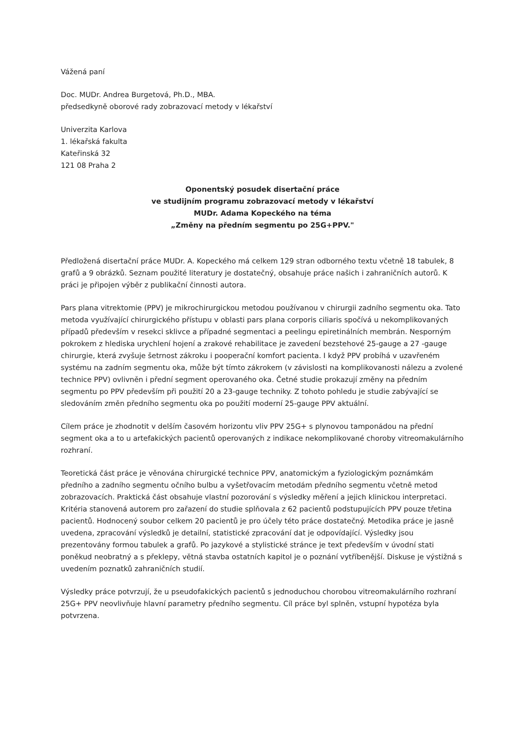Vážená paní
Doc. MUDr. Andrea Burgetová, Ph.D., MBA.
předsedkyně oborové rady zobrazovací metody v lékařství
Univerzita Karlova
1. lékařská fakulta
Kateřinská 32
121 08 Praha 2
Oponentský posudek disertační práce
ve studijním programu zobrazovací metody v lékařství
MUDr. Adama Kopeckého na téma
„Změny na předním segmentu po 25G+PPV."
Předložená disertační práce MUDr. A. Kopeckého má celkem 129 stran odborného textu včetně 18 tabulek, 8 grafů a 9 obrázků. Seznam použité literatury je dostatečný, obsahuje práce našich i zahraničních autorů. K práci je připojen výběr z publikační činnosti autora.
Pars plana vitrektomie (PPV) je mikrochirurgickou metodou používanou v chirurgii zadního segmentu oka. Tato metoda využívající chirurgického přístupu v oblasti pars plana corporis ciliaris spočívá u nekomplikovaných případů především v resekci sklivce a případné segmentaci a peelingu epiretinálních membrán. Nesporným pokrokem z hlediska urychlení hojení a zrakové rehabilitace je zavedení bezstehové 25-gauge a 27 -gauge chirurgie, která zvyšuje šetrnost zákroku i pooperační komfort pacienta. I když PPV probíhá v uzavřeném systému na zadním segmentu oka, může být tímto zákrokem (v závislosti na komplikovanosti nálezu a zvolené technice PPV) ovlivněn i přední segment operovaného oka. Četné studie prokazují změny na předním segmentu po PPV především při použití 20 a 23-gauge techniky. Z tohoto pohledu je studie zabývající se sledováním změn předního segmentu oka po použití moderní 25-gauge PPV aktuální.
Cílem práce je zhodnotit v delším časovém horizontu vliv PPV 25G+ s plynovou tamponádou na přední segment oka a to u artefakických pacientů operovaných z indikace nekomplikované choroby vitreomakulárního rozhraní.
Teoretická část práce je věnována chirurgické technice PPV, anatomickým a fyziologickým poznámkám předního a zadního segmentu očního bulbu a vyšetřovacím metodám předního segmentu včetně metod zobrazovacích. Praktická část obsahuje vlastní pozorování s výsledky měření a jejich klinickou interpretaci. Kritéria stanovená autorem pro zařazení do studie splňovala z 62 pacientů podstupujících PPV pouze třetina pacientů. Hodnocený soubor celkem 20 pacientů je pro účely této práce dostatečný. Metodika práce je jasně uvedena, zpracování výsledků je detailní, statistické zpracování dat je odpovídající. Výsledky jsou prezentovány formou tabulek a grafů. Po jazykové a stylistické stránce je text především v úvodní stati poněkud neobratný a s překlepy, větná stavba ostatních kapitol je o poznání vytříbenější. Diskuse je výstižná s uvedením poznatků zahraničních studií.
Výsledky práce potvrzují, že u pseudofakických pacientů s jednoduchou chorobou vitreomakulárního rozhraní 25G+ PPV neovlivňuje hlavní parametry předního segmentu. Cíl práce byl splněn, vstupní hypotéza byla potvrzena.